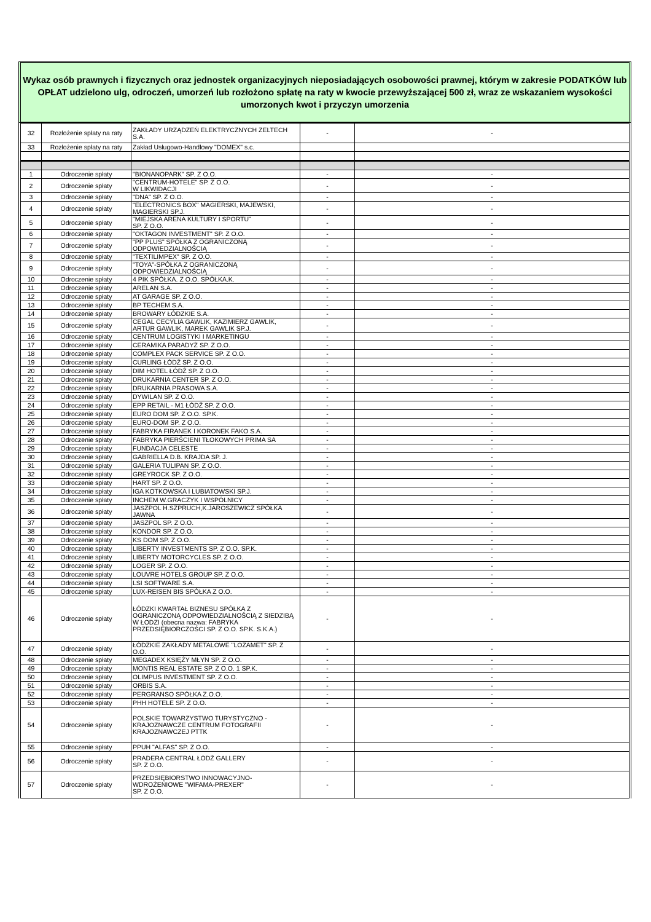Wykaz osób prawnych i fizycznych oraz jednostek organizacyjnych nieposiadających osobowości prawnej, którym w zakresie PODATKÓW lub OPŁAT udzielono ulg, odroczeń, umorzeń lub rozłożono spłatę na raty w kwocie przewyższającej 500 zł, wraz ze wskazaniem wysokości umorzonych kwot i przyczyn umorzenia
| 32 | Rozłożenie spłaty na raty | ZAKŁADY URZĄDZEŃ ELEKTRYCZNYCH ZELTECH S.A. | - | - |
| 33 | Rozłożenie spłaty na raty | Zakład Usługowo-Handlowy "DOMEX" s.c. | | |
| 1 | Odroczenie spłaty | "BIONANOPARK" SP. Z O.O. | - | - |
| 2 | Odroczenie spłaty | "CENTRUM-HOTELE" SP. Z O.O. W LIKWIDACJI | - | - |
| 3 | Odroczenie spłaty | "DNA" SP. Z O.O. | - | - |
| 4 | Odroczenie spłaty | "ELECTRONICS BOX" MAGIERSKI, MAJEWSKI, MAGIERSKI SP.J. | - | - |
| 5 | Odroczenie spłaty | "MIEJSKA ARENA KULTURY I SPORTU" SP. Z O.O. | - | - |
| 6 | Odroczenie spłaty | "OKTAGON INVESTMENT" SP. Z O.O. | - | - |
| 7 | Odroczenie spłaty | "PP PLUS" SPÓŁKA Z OGRANICZONĄ ODPOWIEDZIALNOŚCIĄ | - | - |
| 8 | Odroczenie spłaty | "TEXTILIMPEX" SP. Z O.O. | - | - |
| 9 | Odroczenie spłaty | "TOYA"-SPÓŁKA Z OGRANICZONĄ ODPOWIEDZIALNOŚCIĄ | - | - |
| 10 | Odroczenie spłaty | 4 PIK SPÓŁKA. Z O.O. SPÓŁKA.K. | - | - |
| 11 | Odroczenie spłaty | ARELAN S.A. | - | - |
| 12 | Odroczenie spłaty | AT GARAGE SP. Z O.O. | - | - |
| 13 | Odroczenie spłaty | BP TECHEM S.A. | - | - |
| 14 | Odroczenie spłaty | BROWARY ŁÓDZKIE S.A. | - | - |
| 15 | Odroczenie spłaty | CEGAL CECYLIA GAWLIK, KAZIMIERZ GAWLIK, ARTUR GAWLIK, MAREK GAWLIK SP.J. | - | - |
| 16 | Odroczenie spłaty | CENTRUM LOGISTYKI I MARKETINGU | - | - |
| 17 | Odroczenie spłaty | CERAMIKA PARADYŻ SP. Z O.O. | - | - |
| 18 | Odroczenie spłaty | COMPLEX PACK SERVICE SP. Z O.O. | - | - |
| 19 | Odroczenie spłaty | CURLING ŁÓDŹ SP. Z O.O. | - | - |
| 20 | Odroczenie spłaty | DIM HOTEL ŁÓDŹ SP. Z O.O. | - | - |
| 21 | Odroczenie spłaty | DRUKARNIA CENTER SP. Z O.O. | - | - |
| 22 | Odroczenie spłaty | DRUKARNIA PRASOWA S.A. | - | - |
| 23 | Odroczenie spłaty | DYWILAN SP. Z O.O. | - | - |
| 24 | Odroczenie spłaty | EPP RETAIL - M1 ŁÓDŹ SP. Z O.O. | - | - |
| 25 | Odroczenie spłaty | EURO DOM SP. Z O.O. SP.K. | - | - |
| 26 | Odroczenie spłaty | EURO-DOM SP. Z O.O. | - | - |
| 27 | Odroczenie spłaty | FABRYKA FIRANEK I KORONEK FAKO S.A. | - | - |
| 28 | Odroczenie spłaty | FABRYKA PIERŚCIENI TŁOKOWYCH PRIMA SA | - | - |
| 29 | Odroczenie spłaty | FUNDACJA CELESTE | - | - |
| 30 | Odroczenie spłaty | GABRIELLA D.B. KRAJDA SP. J. | - | - |
| 31 | Odroczenie spłaty | GALERIA TULIPAN SP. Z O.O. | - | - |
| 32 | Odroczenie spłaty | GREYROCK SP. Z O.O. | - | - |
| 33 | Odroczenie spłaty | HART SP. Z O.O. | - | - |
| 34 | Odroczenie spłaty | IGA KOTKOWSKA I LUBIATOWSKI SP.J. | - | - |
| 35 | Odroczenie spłaty | INCHEM W.GRACZYK I WSPÓLNICY | - | - |
| 36 | Odroczenie spłaty | JASZPOL H.SZPRUCH,K.JAROSZEWICZ SPÓŁKA JAWNA | - | - |
| 37 | Odroczenie spłaty | JASZPOL SP. Z O.O. | - | - |
| 38 | Odroczenie spłaty | KONDOR SP. Z O.O. | - | - |
| 39 | Odroczenie spłaty | KS DOM SP. Z O.O. | - | - |
| 40 | Odroczenie spłaty | LIBERTY INVESTMENTS SP. Z O.O. SP.K. | - | - |
| 41 | Odroczenie spłaty | LIBERTY MOTORCYCLES SP. Z O.O. | - | - |
| 42 | Odroczenie spłaty | LOGER SP. Z O.O. | - | - |
| 43 | Odroczenie spłaty | LOUVRE HOTELS GROUP SP. Z O.O. | - | - |
| 44 | Odroczenie spłaty | LSI SOFTWARE S.A. | - | - |
| 45 | Odroczenie spłaty | LUX-REISEN BIS SPÓŁKA Z O.O. | - | - |
| 46 | Odroczenie spłaty | ŁÓDZKI KWARTAŁ BIZNESU SPÓŁKA Z OGRANICZONĄ ODPOWIEDZIALNOŚCIĄ Z SIEDZIBĄ W ŁODZI (obecna nazwa: FABRYKA PRZEDSIĘBIORCZOŚCI SP. Z O.O. SP.K. S.K.A.) | - | - |
| 47 | Odroczenie spłaty | ŁÓDZKIE ZAKŁADY METALOWE "LOZAMET" SP. Z O.O. | - | - |
| 48 | Odroczenie spłaty | MEGADEX KSIĘŻY MŁYN SP. Z O.O. | - | - |
| 49 | Odroczenie spłaty | MONTIS REAL ESTATE SP. Z O.O. 1 SP.K. | - | - |
| 50 | Odroczenie spłaty | OLIMPUS INVESTMENT SP. Z O.O. | - | - |
| 51 | Odroczenie spłaty | ORBIS S.A. | - | - |
| 52 | Odroczenie spłaty | PERGRANSO SPÓŁKA Z.O.O. | - | - |
| 53 | Odroczenie spłaty | PHH HOTELE SP. Z O.O. | - | - |
| 54 | Odroczenie spłaty | POLSKIE TOWARZYSTWO TURYSTYCZNO - KRAJOZNAWCZE CENTRUM FOTOGRAFII KRAJOZNAWCZEJ PTTK | - | - |
| 55 | Odroczenie spłaty | PPUH "ALFAS" SP. Z O.O. | - | - |
| 56 | Odroczenie spłaty | PRADERA CENTRAL ŁÓDŹ GALLERY SP. Z O.O. | - | - |
| 57 | Odroczenie spłaty | PRZEDSIĘBIORSTWO INNOWACYJNO-WDROŻENIOWE "WIFAMA-PREXER" SP. Z O.O. | - | - |